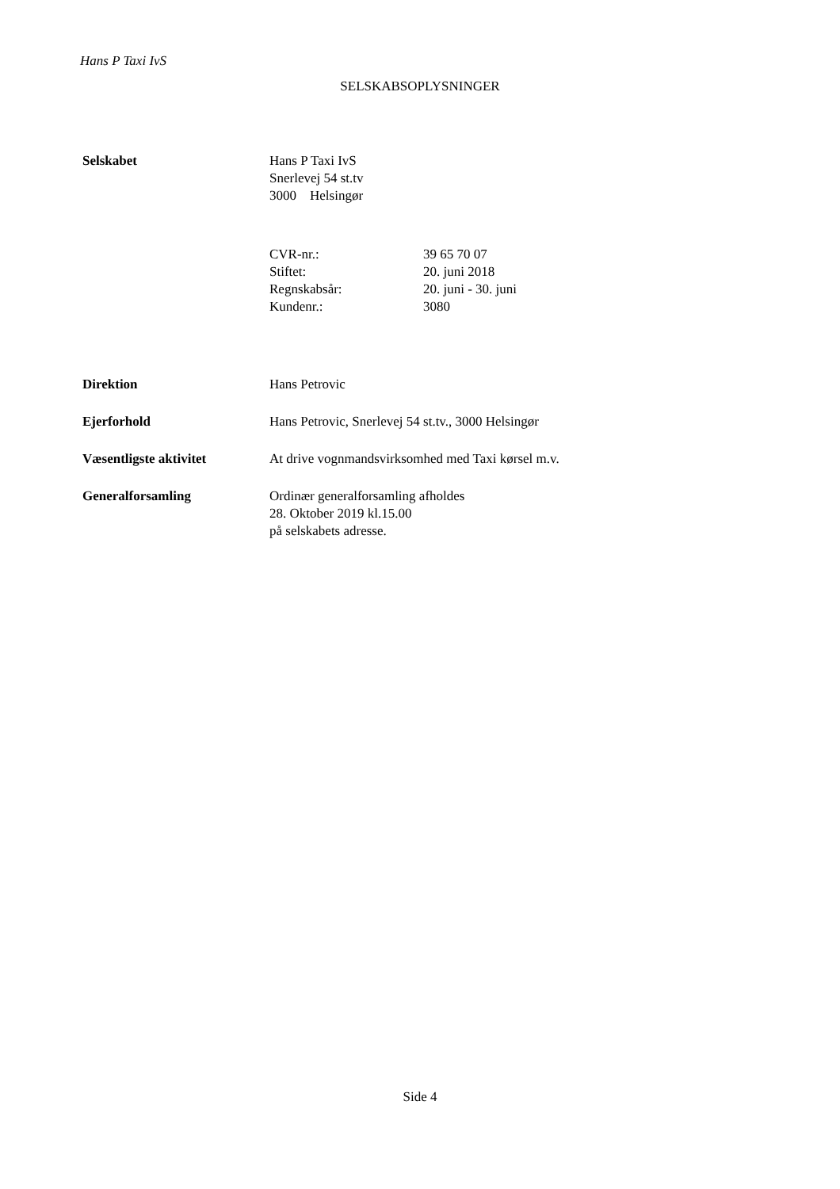Hans P Taxi IvS
SELSKABSOPLYSNINGER
Selskabet Hans P Taxi IvS
Snerlevej 54 st.tv
3000 Helsingør
CVR-nr.: 39 65 70 07
Stiftet: 20. juni 2018
Regnskabsår: 20. juni - 30. juni
Kundenr.: 3080
Direktion Hans Petrovic
Ejerforhold Hans Petrovic, Snerlevej 54 st.tv., 3000 Helsingør
Væsentligste aktivitet At drive vognmandsvirksomhed med Taxi kørsel m.v.
Generalforsamling Ordinær generalforsamling afholdes
28. Oktober 2019 kl.15.00
på selskabets adresse.
Side 4